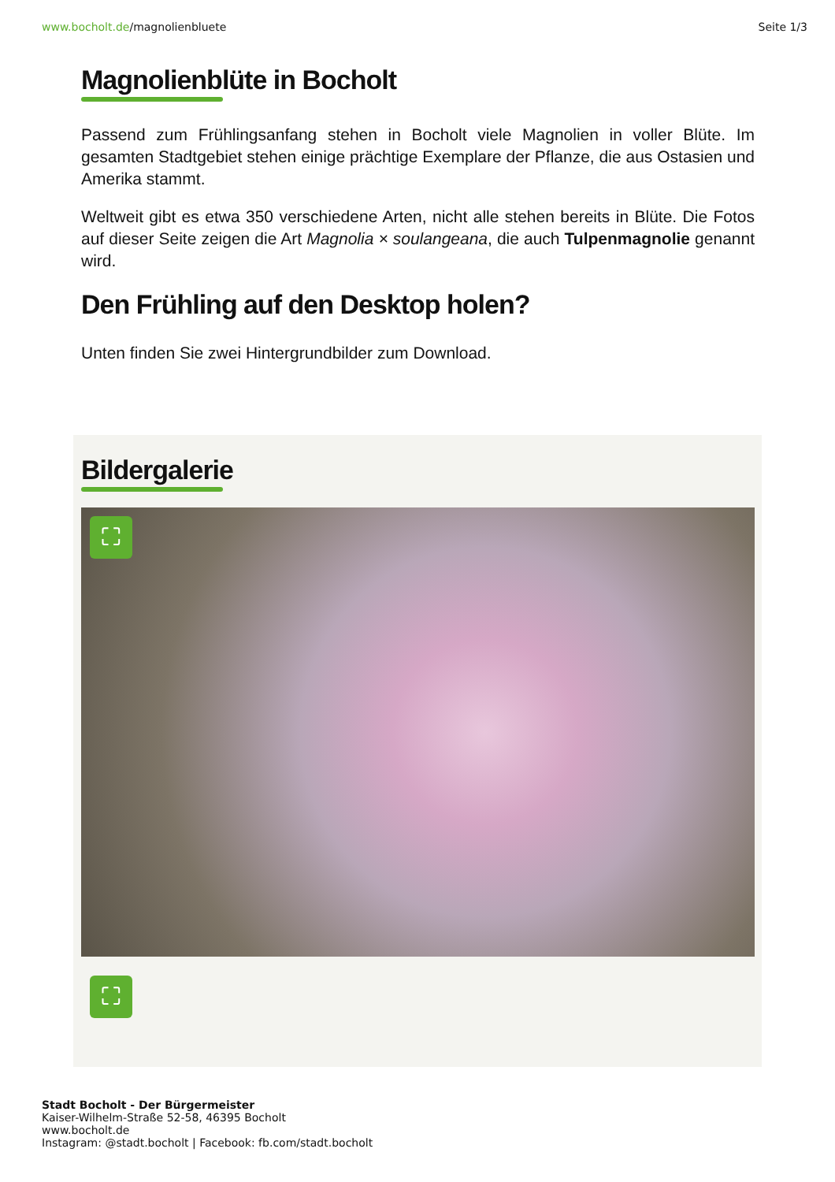www.bocholt.de/magnolienbluete Seite 1/3
Magnolienblüte in Bocholt
Passend zum Frühlingsanfang stehen in Bocholt viele Magnolien in voller Blüte. Im gesamten Stadtgebiet stehen einige prächtige Exemplare der Pflanze, die aus Ostasien und Amerika stammt.
Weltweit gibt es etwa 350 verschiedene Arten, nicht alle stehen bereits in Blüte. Die Fotos auf dieser Seite zeigen die Art Magnolia × soulangeana, die auch Tulpenmagnolie genannt wird.
Den Frühling auf den Desktop holen?
Unten finden Sie zwei Hintergrundbilder zum Download.
Bildergalerie
⛶
⛶
Stadt Bocholt - Der Bürgermeister
Kaiser-Wilhelm-Straße 52-58, 46395 Bocholt
www.bocholt.de
Instagram: @stadt.bocholt | Facebook: fb.com/stadt.bocholt